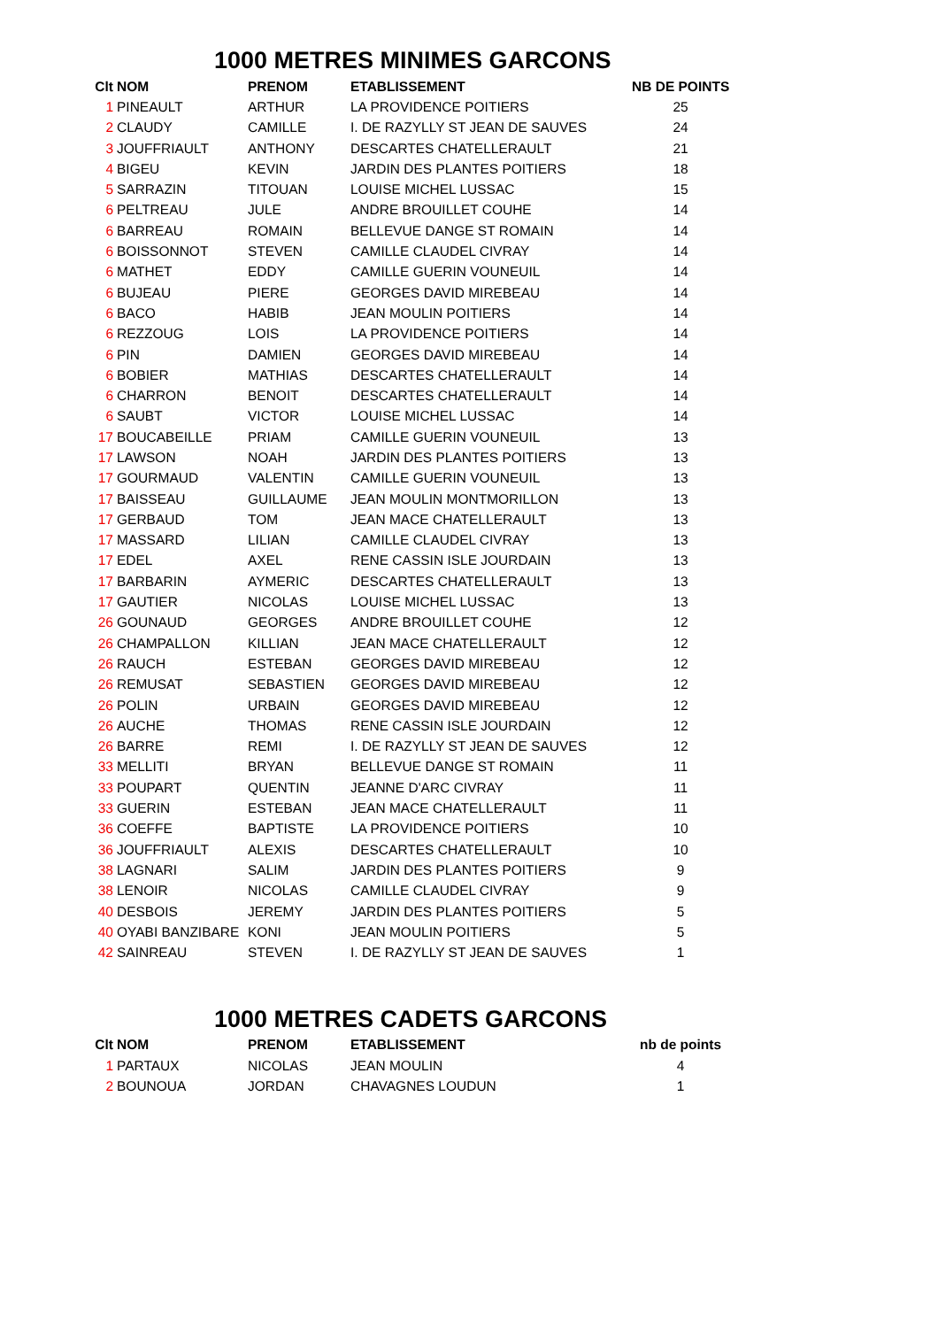1000 METRES MINIMES GARCONS
| Clt | NOM | PRENOM | ETABLISSEMENT | NB DE POINTS |
| --- | --- | --- | --- | --- |
| 1 | PINEAULT | ARTHUR | LA PROVIDENCE POITIERS | 25 |
| 2 | CLAUDY | CAMILLE | I. DE RAZYLLY ST JEAN DE SAUVES | 24 |
| 3 | JOUFFRIAULT | ANTHONY | DESCARTES CHATELLERAULT | 21 |
| 4 | BIGEU | KEVIN | JARDIN DES PLANTES POITIERS | 18 |
| 5 | SARRAZIN | TITOUAN | LOUISE MICHEL LUSSAC | 15 |
| 6 | PELTREAU | JULE | ANDRE BROUILLET COUHE | 14 |
| 6 | BARREAU | ROMAIN | BELLEVUE DANGE ST ROMAIN | 14 |
| 6 | BOISSONNOT | STEVEN | CAMILLE CLAUDEL CIVRAY | 14 |
| 6 | MATHET | EDDY | CAMILLE GUERIN VOUNEUIL | 14 |
| 6 | BUJEAU | PIERE | GEORGES DAVID MIREBEAU | 14 |
| 6 | BACO | HABIB | JEAN MOULIN POITIERS | 14 |
| 6 | REZZOUG | LOIS | LA PROVIDENCE POITIERS | 14 |
| 6 | PIN | DAMIEN | GEORGES DAVID MIREBEAU | 14 |
| 6 | BOBIER | MATHIAS | DESCARTES CHATELLERAULT | 14 |
| 6 | CHARRON | BENOIT | DESCARTES CHATELLERAULT | 14 |
| 6 | SAUBT | VICTOR | LOUISE MICHEL LUSSAC | 14 |
| 17 | BOUCABEILLE | PRIAM | CAMILLE GUERIN VOUNEUIL | 13 |
| 17 | LAWSON | NOAH | JARDIN DES PLANTES POITIERS | 13 |
| 17 | GOURMAUD | VALENTIN | CAMILLE GUERIN VOUNEUIL | 13 |
| 17 | BAISSEAU | GUILLAUME | JEAN MOULIN MONTMORILLON | 13 |
| 17 | GERBAUD | TOM | JEAN MACE CHATELLERAULT | 13 |
| 17 | MASSARD | LILIAN | CAMILLE CLAUDEL CIVRAY | 13 |
| 17 | EDEL | AXEL | RENE CASSIN ISLE JOURDAIN | 13 |
| 17 | BARBARIN | AYMERIC | DESCARTES CHATELLERAULT | 13 |
| 17 | GAUTIER | NICOLAS | LOUISE MICHEL LUSSAC | 13 |
| 26 | GOUNAUD | GEORGES | ANDRE BROUILLET COUHE | 12 |
| 26 | CHAMPALLON | KILLIAN | JEAN MACE CHATELLERAULT | 12 |
| 26 | RAUCH | ESTEBAN | GEORGES DAVID MIREBEAU | 12 |
| 26 | REMUSAT | SEBASTIEN | GEORGES DAVID MIREBEAU | 12 |
| 26 | POLIN | URBAIN | GEORGES DAVID MIREBEAU | 12 |
| 26 | AUCHE | THOMAS | RENE CASSIN ISLE JOURDAIN | 12 |
| 26 | BARRE | REMI | I. DE RAZYLLY ST JEAN DE SAUVES | 12 |
| 33 | MELLITI | BRYAN | BELLEVUE DANGE ST ROMAIN | 11 |
| 33 | POUPART | QUENTIN | JEANNE D'ARC CIVRAY | 11 |
| 33 | GUERIN | ESTEBAN | JEAN MACE CHATELLERAULT | 11 |
| 36 | COEFFE | BAPTISTE | LA PROVIDENCE POITIERS | 10 |
| 36 | JOUFFRIAULT | ALEXIS | DESCARTES CHATELLERAULT | 10 |
| 38 | LAGNARI | SALIM | JARDIN DES PLANTES POITIERS | 9 |
| 38 | LENOIR | NICOLAS | CAMILLE CLAUDEL CIVRAY | 9 |
| 40 | DESBOIS | JEREMY | JARDIN DES PLANTES POITIERS | 5 |
| 40 | OYABI BANZIBARE | KONI | JEAN MOULIN POITIERS | 5 |
| 42 | SAINREAU | STEVEN | I. DE RAZYLLY ST JEAN DE SAUVES | 1 |
1000 METRES CADETS GARCONS
| Clt | NOM | PRENOM | ETABLISSEMENT | nb de points |
| --- | --- | --- | --- | --- |
| 1 | PARTAUX | NICOLAS | JEAN MOULIN | 4 |
| 2 | BOUNOUA | JORDAN | CHAVAGNES LOUDUN | 1 |